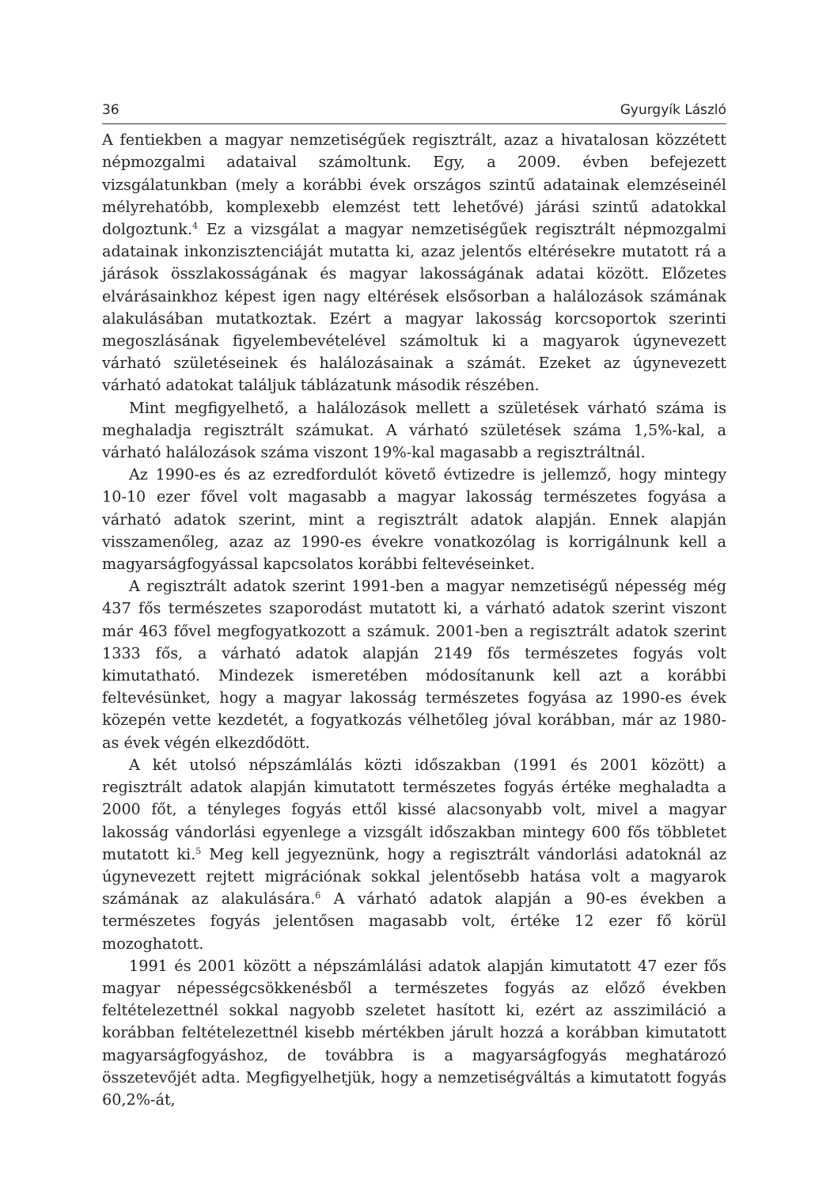36 Gyurgyík László
A fentiekben a magyar nemzetiségűek regisztrált, azaz a hivatalosan közzétett népmozgalmi adataival számoltunk. Egy, a 2009. évben befejezett vizsgálatunkban (mely a korábbi évek országos szintű adatainak elemzéseinél mélyrehatóbb, komplexebb elemzést tett lehetővé) járási szintű adatokkal dolgoztunk.<sup>4</sup> Ez a vizsgálat a magyar nemzetiségűek regisztrált népmozgalmi adatainak inkonzisztenciáját mutatta ki, azaz jelentős eltérésekre mutatott rá a járások összlakosságának és magyar lakosságának adatai között. Előzetes elvárásainkhoz képest igen nagy eltérések elsősorban a halálozások számának alakulásában mutatkoztak. Ezért a magyar lakosság korcsoportok szerinti megoszlásának figyelembevételével számoltuk ki a magyarok úgynevezett várható születéseinek és halálozásainak a számát. Ezeket az úgynevezett várható adatokat találjuk táblázatunk második részében.
Mint megfigyelhető, a halálozások mellett a születések várható száma is meghaladja regisztrált számukat. A várható születések száma 1,5%-kal, a várható halálozások száma viszont 19%-kal magasabb a regisztráltnál.
Az 1990-es és az ezredfordulót követő évtizedre is jellemző, hogy mintegy 10-10 ezer fővel volt magasabb a magyar lakosság természetes fogyása a várható adatok szerint, mint a regisztrált adatok alapján. Ennek alapján visszamenőleg, azaz az 1990-es évekre vonatkozólag is korrigálnunk kell a magyarságfogyással kapcsolatos korábbi feltevéseinket.
A regisztrált adatok szerint 1991-ben a magyar nemzetiségű népesség még 437 fős természetes szaporodást mutatott ki, a várható adatok szerint viszont már 463 fővel megfogyatkozott a számuk. 2001-ben a regisztrált adatok szerint 1333 fős, a várható adatok alapján 2149 fős természetes fogyás volt kimutatható. Mindezek ismeretében módosítanunk kell azt a korábbi feltevésünket, hogy a magyar lakosság természetes fogyása az 1990-es évek közepén vette kezdetét, a fogyatkozás vélhetőleg jóval korábban, már az 1980-as évek végén elkezdődött.
A két utolsó népszámlálás közti időszakban (1991 és 2001 között) a regisztrált adatok alapján kimutatott természetes fogyás értéke meghaladta a 2000 főt, a tényleges fogyás ettől kissé alacsonyabb volt, mivel a magyar lakosság vándorlási egyenlege a vizsgált időszakban mintegy 600 fős többletet mutatott ki.<sup>5</sup> Meg kell jegyeznünk, hogy a regisztrált vándorlási adatoknál az úgynevezett rejtett migrációnak sokkal jelentősebb hatása volt a magyarok számának az alakulására.<sup>6</sup> A várható adatok alapján a 90-es években a természetes fogyás jelentősen magasabb volt, értéke 12 ezer fő körül mozoghatott.
1991 és 2001 között a népszámlálási adatok alapján kimutatott 47 ezer fős magyar népességcsökkenésből a természetes fogyás az előző években feltételezettnél sokkal nagyobb szeletet hasított ki, ezért az asszimiláció a korábban feltételezettnél kisebb mértékben járult hozzá a korábban kimutatott magyarságfogyáshoz, de továbbra is a magyarságfogyás meghatározó összetevőjét adta. Megfigyelhetjük, hogy a nemzetiségváltás a kimutatott fogyás 60,2%-át,